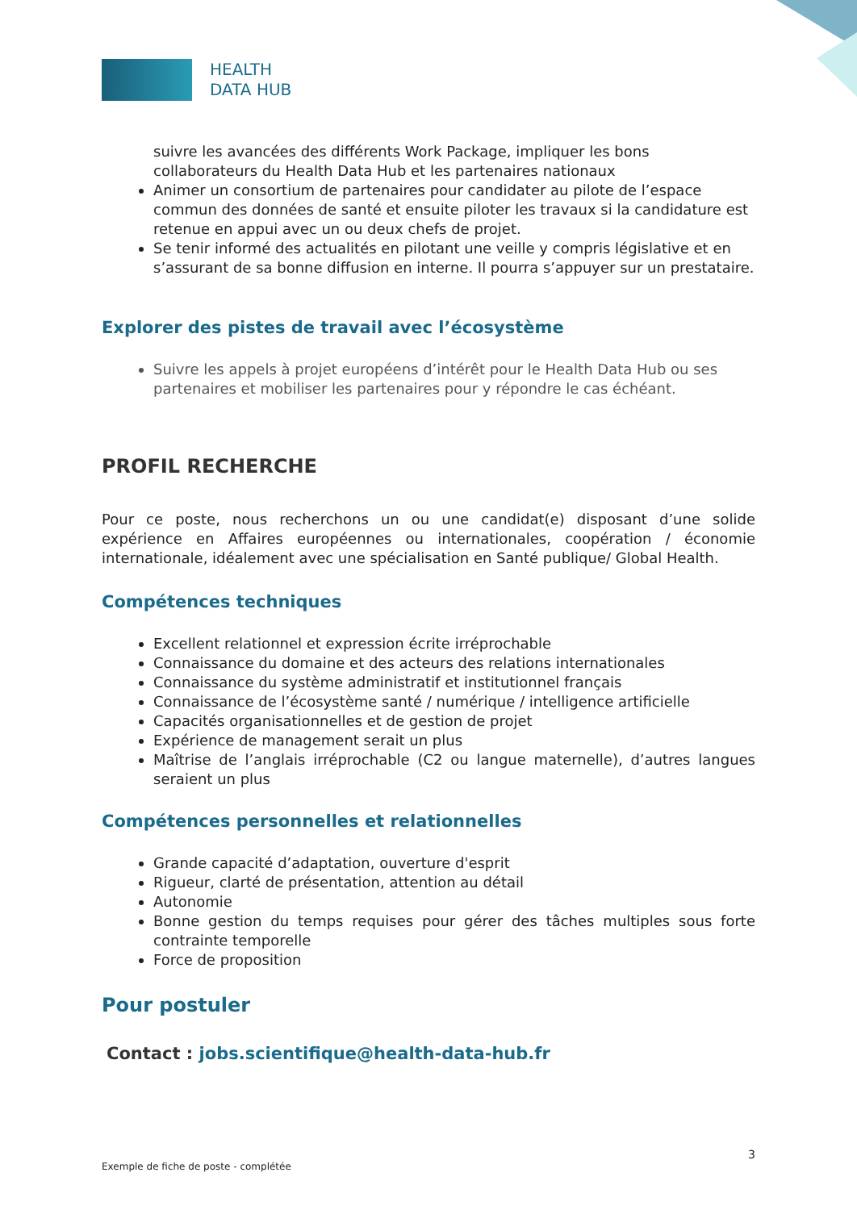HEALTH
DATA HUB
suivre les avancées des différents Work Package, impliquer les bons collaborateurs du Health Data Hub et les partenaires nationaux
Animer un consortium de partenaires pour candidater au pilote de l’espace commun des données de santé et ensuite piloter les travaux si la candidature est retenue en appui avec un ou deux chefs de projet.
Se tenir informé des actualités en pilotant une veille y compris législative et en s’assurant de sa bonne diffusion en interne. Il pourra s’appuyer sur un prestataire.
Explorer des pistes de travail avec l’écosystème
Suivre les appels à projet européens d’intérêt pour le Health Data Hub ou ses partenaires et mobiliser les partenaires pour y répondre le cas échéant.
PROFIL RECHERCHE
Pour ce poste, nous recherchons un ou une candidat(e) disposant d’une solide expérience en Affaires européennes ou internationales, coopération / économie internationale, idéalement avec une spécialisation en Santé publique/ Global Health.
Compétences techniques
Excellent relationnel et expression écrite irréprochable
Connaissance du domaine et des acteurs des relations internationales
Connaissance du système administratif et institutionnel français
Connaissance de l’écosystème santé / numérique / intelligence artificielle
Capacités organisationnelles et de gestion de projet
Expérience de management serait un plus
Maîtrise de l’anglais irréprochable (C2 ou langue maternelle), d’autres langues seraient un plus
Compétences personnelles et relationnelles
Grande capacité d’adaptation, ouverture d'esprit
Rigueur, clarté de présentation, attention au détail
Autonomie
Bonne gestion du temps requises pour gérer des tâches multiples sous forte contrainte temporelle
Force de proposition
Pour postuler
Contact : jobs.scientifique@health-data-hub.fr
3
Exemple de fiche de poste - complétée